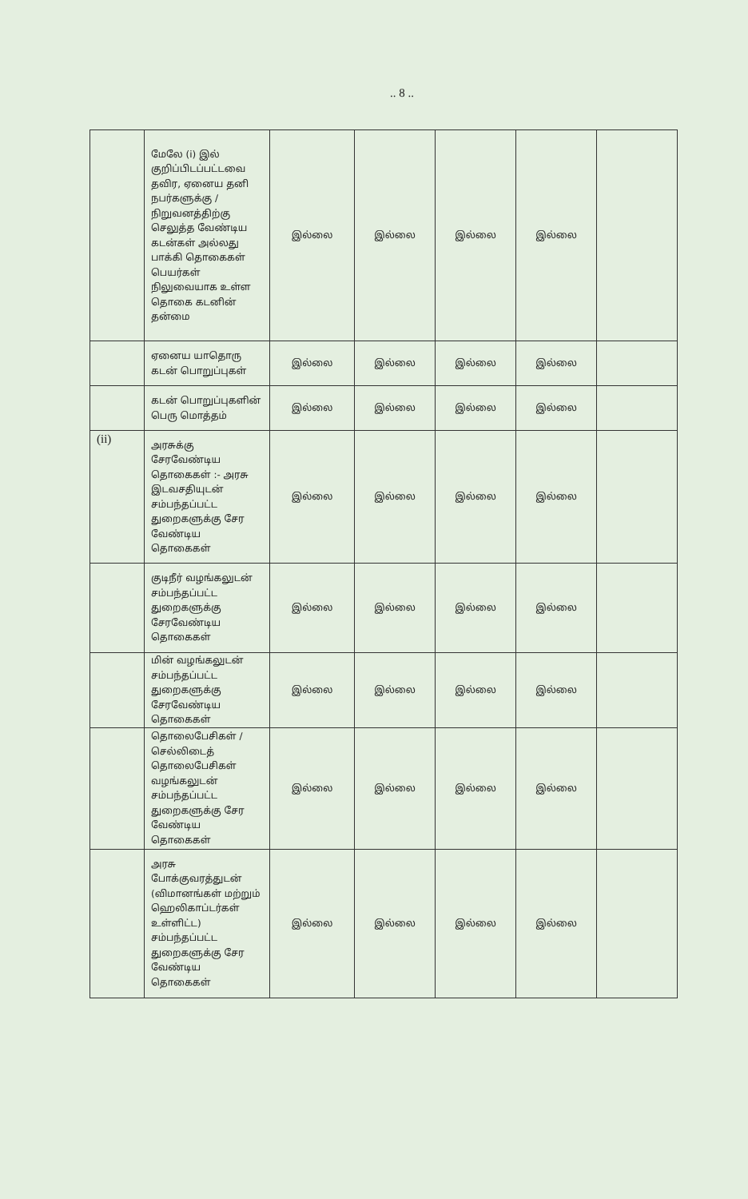.. 8 ..
| | மேலே (i) இல் குறிப்பிடப்பட்டவை தவிர, ஏனைய தனி நபர்களுக்கு / நிறுவனத்திற்கு செலுத்த வேண்டிய கடன்கள் அல்லது பாக்கி தொகைகள் பெயர்கள் நிலுவையாக உள்ள தொகை கடனின் தன்மை | இல்லை | இல்லை | இல்லை | இல்லை | |
| | ஏனைய யாதொரு கடன் பொறுப்புகள் | இல்லை | இல்லை | இல்லை | இல்லை | |
| | கடன் பொறுப்புகளின் பெரு மொத்தம் | இல்லை | இல்லை | இல்லை | இல்லை | |
| (ii) | அரசுக்கு சேரவேண்டிய தொகைகள் :- அரசு இடவசதியுடன் சம்பந்தப்பட்ட துறைகளுக்கு சேர வேண்டிய தொகைகள் | இல்லை | இல்லை | இல்லை | இல்லை | |
| | குடிநீர் வழங்கலுடன் சம்பந்தப்பட்ட துறைகளுக்கு சேரவேண்டிய தொகைகள் | இல்லை | இல்லை | இல்லை | இல்லை | |
| | மின் வழங்கலுடன் சம்பந்தப்பட்ட துறைகளுக்கு சேரவேண்டிய தொகைகள் | இல்லை | இல்லை | இல்லை | இல்லை | |
| | தொலைபேசிகள் / செல்லிடைத் தொலைபேசிகள் வழங்கலுடன் சம்பந்தப்பட்ட துறைகளுக்கு சேர வேண்டிய தொகைகள் | இல்லை | இல்லை | இல்லை | இல்லை | |
| | அரசு போக்குவரத்துடன் (விமானங்கள் மற்றும் ஹெலிகாப்டர்கள் உள்ளிட்ட) சம்பந்தப்பட்ட துறைகளுக்கு சேர வேண்டிய தொகைகள் | இல்லை | இல்லை | இல்லை | இல்லை | |